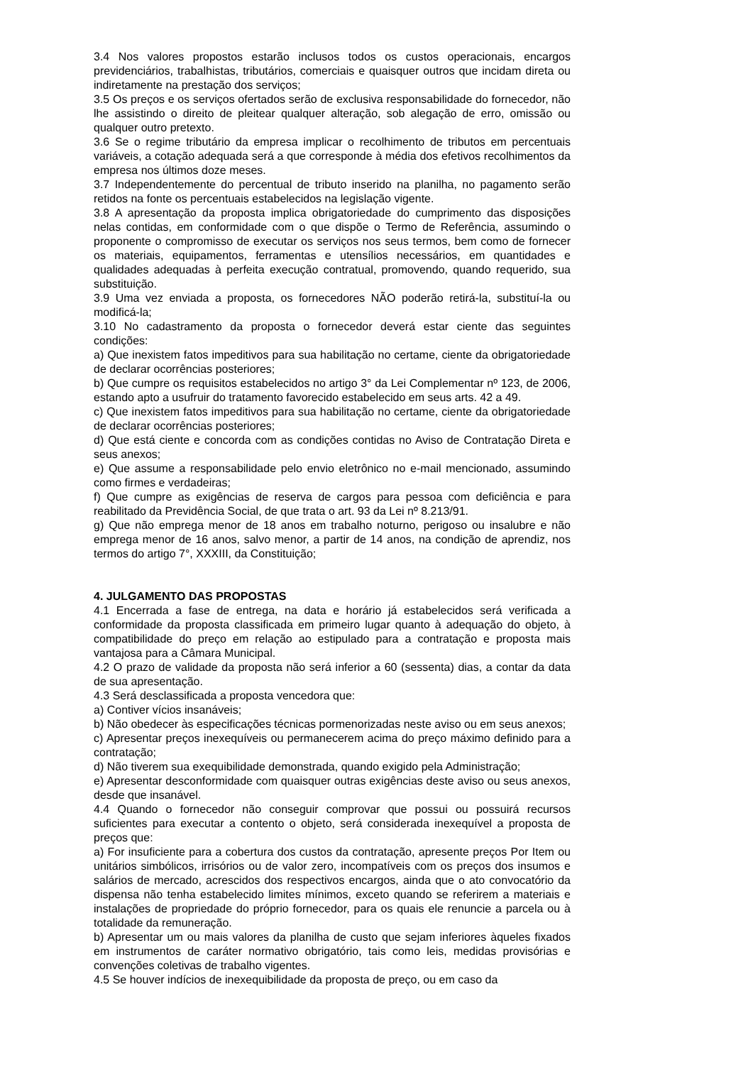3.4 Nos valores propostos estarão inclusos todos os custos operacionais, encargos previdenciários, trabalhistas, tributários, comerciais e quaisquer outros que incidam direta ou indiretamente na prestação dos serviços;
3.5 Os preços e os serviços ofertados serão de exclusiva responsabilidade do fornecedor, não lhe assistindo o direito de pleitear qualquer alteração, sob alegação de erro, omissão ou qualquer outro pretexto.
3.6 Se o regime tributário da empresa implicar o recolhimento de tributos em percentuais variáveis, a cotação adequada será a que corresponde à média dos efetivos recolhimentos da empresa nos últimos doze meses.
3.7 Independentemente do percentual de tributo inserido na planilha, no pagamento serão retidos na fonte os percentuais estabelecidos na legislação vigente.
3.8 A apresentação da proposta implica obrigatoriedade do cumprimento das disposições nelas contidas, em conformidade com o que dispõe o Termo de Referência, assumindo o proponente o compromisso de executar os serviços nos seus termos, bem como de fornecer os materiais, equipamentos, ferramentas e utensílios necessários, em quantidades e qualidades adequadas à perfeita execução contratual, promovendo, quando requerido, sua substituição.
3.9 Uma vez enviada a proposta, os fornecedores NÃO poderão retirá-la, substituí-la ou modificá-la;
3.10 No cadastramento da proposta o fornecedor deverá estar ciente das seguintes condições:
a) Que inexistem fatos impeditivos para sua habilitação no certame, ciente da obrigatoriedade de declarar ocorrências posteriores;
b) Que cumpre os requisitos estabelecidos no artigo 3° da Lei Complementar nº 123, de 2006, estando apto a usufruir do tratamento favorecido estabelecido em seus arts. 42 a 49.
c) Que inexistem fatos impeditivos para sua habilitação no certame, ciente da obrigatoriedade de declarar ocorrências posteriores;
d) Que está ciente e concorda com as condições contidas no Aviso de Contratação Direta e seus anexos;
e) Que assume a responsabilidade pelo envio eletrônico no e-mail mencionado, assumindo como firmes e verdadeiras;
f) Que cumpre as exigências de reserva de cargos para pessoa com deficiência e para reabilitado da Previdência Social, de que trata o art. 93 da Lei nº 8.213/91.
g) Que não emprega menor de 18 anos em trabalho noturno, perigoso ou insalubre e não emprega menor de 16 anos, salvo menor, a partir de 14 anos, na condição de aprendiz, nos termos do artigo 7°, XXXIII, da Constituição;
4. JULGAMENTO DAS PROPOSTAS
4.1 Encerrada a fase de entrega, na data e horário já estabelecidos será verificada a conformidade da proposta classificada em primeiro lugar quanto à adequação do objeto, à compatibilidade do preço em relação ao estipulado para a contratação e proposta mais vantajosa para a Câmara Municipal.
4.2 O prazo de validade da proposta não será inferior a 60 (sessenta) dias, a contar da data de sua apresentação.
4.3 Será desclassificada a proposta vencedora que:
a) Contiver vícios insanáveis;
b) Não obedecer às especificações técnicas pormenorizadas neste aviso ou em seus anexos;
c) Apresentar preços inexequíveis ou permanecerem acima do preço máximo definido para a contratação;
d) Não tiverem sua exequibilidade demonstrada, quando exigido pela Administração;
e) Apresentar desconformidade com quaisquer outras exigências deste aviso ou seus anexos, desde que insanável.
4.4 Quando o fornecedor não conseguir comprovar que possui ou possuirá recursos suficientes para executar a contento o objeto, será considerada inexequível a proposta de preços que:
a) For insuficiente para a cobertura dos custos da contratação, apresente preços Por Item ou unitários simbólicos, irrisórios ou de valor zero, incompatíveis com os preços dos insumos e salários de mercado, acrescidos dos respectivos encargos, ainda que o ato convocatório da dispensa não tenha estabelecido limites mínimos, exceto quando se referirem a materiais e instalações de propriedade do próprio fornecedor, para os quais ele renuncie a parcela ou à totalidade da remuneração.
b) Apresentar um ou mais valores da planilha de custo que sejam inferiores àqueles fixados em instrumentos de caráter normativo obrigatório, tais como leis, medidas provisórias e convenções coletivas de trabalho vigentes.
4.5 Se houver indícios de inexequibilidade da proposta de preço, ou em caso da